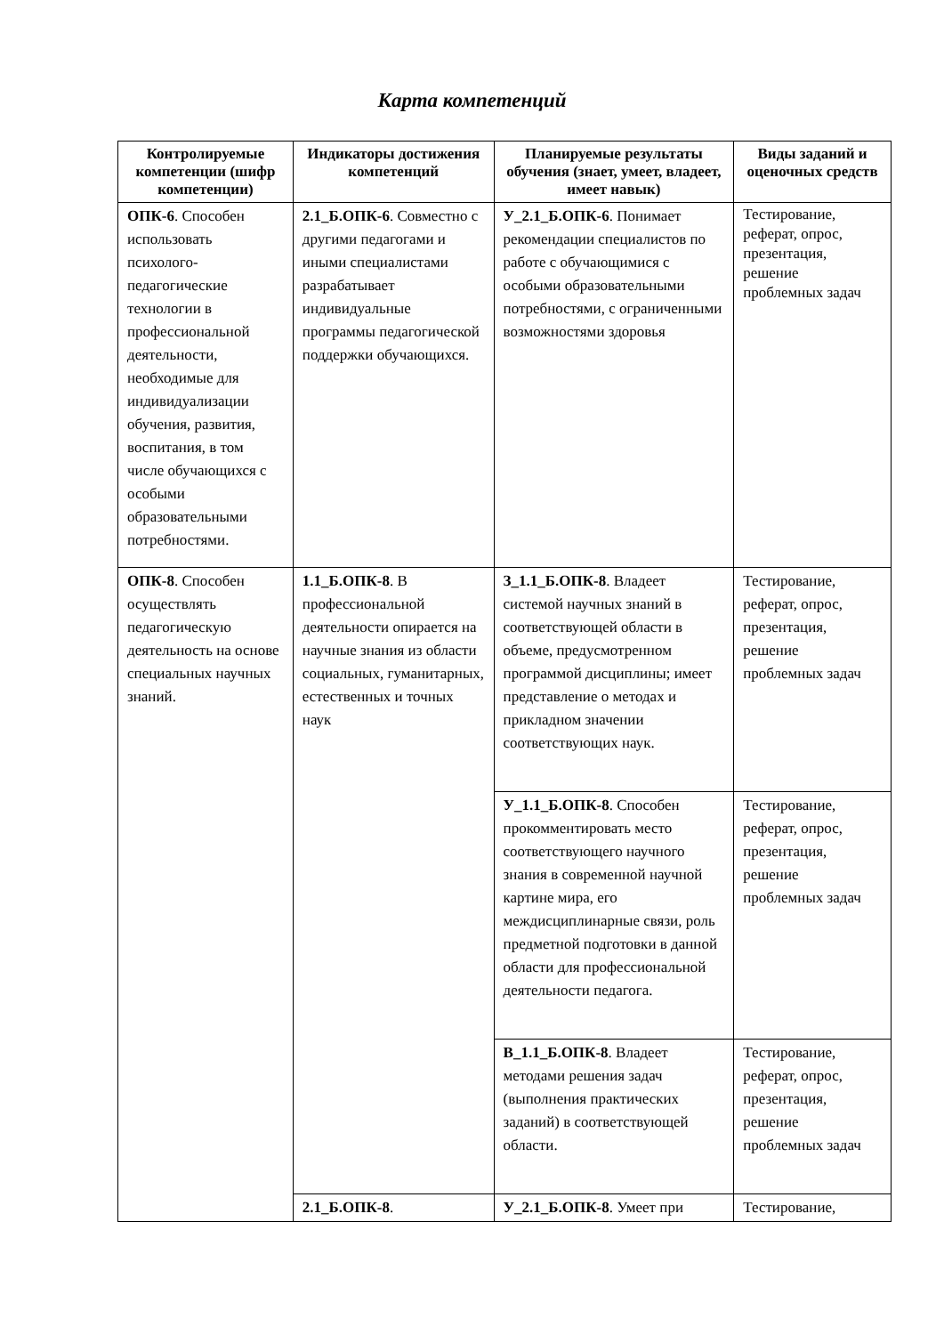Карта компетенций
| Контролируемые компетенции (шифр компетенции) | Индикаторы достижения компетенций | Планируемые результаты обучения (знает, умеет, владеет, имеет навык) | Виды заданий и оценочных средств |
| --- | --- | --- | --- |
| ОПК-6 . Способен использовать психолого-педагогические технологии в профессиональной деятельности, необходимые для индивидуализации обучения, развития, воспитания, в том числе обучающихся с особыми образовательными потребностями. | 2.1_Б.ОПК-6 . Совместно с другими педагогами и иными специалистами разрабатывает индивидуальные программы педагогической поддержки обучающихся. | У_2.1_Б.ОПК-6 . Понимает рекомендации специалистов по работе с обучающимися с особыми образовательными потребностями, с ограниченными возможностями здоровья | Тестирование, реферат, опрос, презентация, решение проблемных задач |
| ОПК-8 . Способен осуществлять педагогическую деятельность на основе специальных научных знаний. | 1.1_Б.ОПК-8 . В профессиональной деятельности опирается на научные знания из области социальных, гуманитарных, естественных и точных наук | З_1.1_Б.ОПК-8 . Владеет системой научных знаний в соответствующей области в объеме, предусмотренном программой дисциплины; имеет представление о методах и прикладном значении соответствующих наук. | Тестирование, реферат, опрос, презентация, решение проблемных задач |
| | | У_1.1_Б.ОПК-8 . Способен прокомментировать место соответствующего научного знания в современной научной картине мира, его междисциплинарные связи, роль предметной подготовки в данной области для профессиональной деятельности педагога. | Тестирование, реферат, опрос, презентация, решение проблемных задач |
| | | В_1.1_Б.ОПК-8 . Владеет методами решения задач (выполнения практических заданий) в соответствующей области. | Тестирование, реферат, опрос, презентация, решение проблемных задач |
| | 2.1_Б.ОПК-8 . | У_2.1_Б.ОПК-8 . Умеет при | Тестирование, |